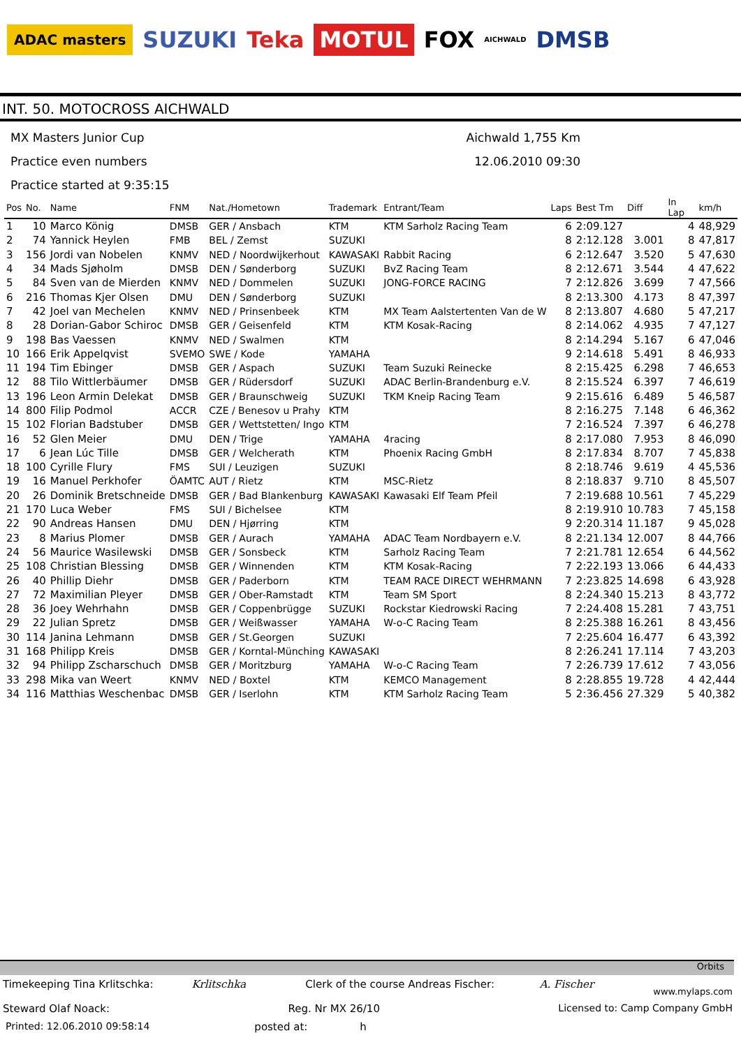ADAC masters SUZUKI Teka MOTUL FOX AICHWALD DMSB
INT. 50. MOTOCROSS AICHWALD
MX Masters Junior Cup
Practice even numbers
Practice started at 9:35:15
Aichwald 1,755 Km
12.06.2010 09:30
| Pos | No. | Name | FNM | Nat./Hometown | Trademark | Entrant/Team | Laps | Best Tm | Diff | In Lap | km/h |
| --- | --- | --- | --- | --- | --- | --- | --- | --- | --- | --- | --- |
| 1 | 10 | Marco König | DMSB | GER / Ansbach | KTM | KTM Sarholz Racing Team | 6 | 2:09.127 | | 4 | 48,929 |
| 2 | 74 | Yannick Heylen | FMB | BEL / Zemst | SUZUKI | | 8 | 2:12.128 | 3.001 | 8 | 47,817 |
| 3 | 156 | Jordi van Nobelen | KNMV | NED / Noordwijkerhout | KAWASAKI | Rabbit Racing | 6 | 2:12.647 | 3.520 | 5 | 47,630 |
| 4 | 34 | Mads Sjøholm | DMSB | DEN / Sønderborg | SUZUKI | BvZ Racing Team | 8 | 2:12.671 | 3.544 | 4 | 47,622 |
| 5 | 84 | Sven van de Mierden | KNMV | NED / Dommelen | SUZUKI | JONG-FORCE RACING | 7 | 2:12.826 | 3.699 | 7 | 47,566 |
| 6 | 216 | Thomas Kjer Olsen | DMU | DEN / Sønderborg | SUZUKI | | 8 | 2:13.300 | 4.173 | 8 | 47,397 |
| 7 | 42 | Joel van Mechelen | KNMV | NED / Prinsenbeek | KTM | MX Team Aalstertenten Van de W | 8 | 2:13.807 | 4.680 | 5 | 47,217 |
| 8 | 28 | Dorian-Gabor Schiroc | DMSB | GER / Geisenfeld | KTM | KTM Kosak-Racing | 8 | 2:14.062 | 4.935 | 7 | 47,127 |
| 9 | 198 | Bas Vaessen | KNMV | NED / Swalmen | KTM | | 8 | 2:14.294 | 5.167 | 6 | 47,046 |
| 10 | 166 | Erik Appelqvist | SVEMO | SWE / Kode | YAMAHA | | 9 | 2:14.618 | 5.491 | 8 | 46,933 |
| 11 | 194 | Tim Ebinger | DMSB | GER / Aspach | SUZUKI | Team Suzuki Reinecke | 8 | 2:15.425 | 6.298 | 7 | 46,653 |
| 12 | 88 | Tilo Wittlerbäumer | DMSB | GER / Rüdersdorf | SUZUKI | ADAC Berlin-Brandenburg e.V. | 8 | 2:15.524 | 6.397 | 7 | 46,619 |
| 13 | 196 | Leon Armin Delekat | DMSB | GER / Braunschweig | SUZUKI | TKM Kneip Racing Team | 9 | 2:15.616 | 6.489 | 5 | 46,587 |
| 14 | 800 | Filip Podmol | ACCR | CZE / Benesov u Prahy | KTM | | 8 | 2:16.275 | 7.148 | 6 | 46,362 |
| 15 | 102 | Florian Badstuber | DMSB | GER / Wettstetten/ Ingo | KTM | | 7 | 2:16.524 | 7.397 | 6 | 46,278 |
| 16 | 52 | Glen Meier | DMU | DEN / Trige | YAMAHA | 4racing | 8 | 2:17.080 | 7.953 | 8 | 46,090 |
| 17 | 6 | Jean Lúc Tille | DMSB | GER / Welcherath | KTM | Phoenix Racing GmbH | 8 | 2:17.834 | 8.707 | 7 | 45,838 |
| 18 | 100 | Cyrille Flury | FMS | SUI / Leuzigen | SUZUKI | | 8 | 2:18.746 | 9.619 | 4 | 45,536 |
| 19 | 16 | Manuel Perkhofer | ÖAMTC | AUT / Rietz | KTM | MSC-Rietz | 8 | 2:18.837 | 9.710 | 8 | 45,507 |
| 20 | 26 | Dominik Bretschneide | DMSB | GER / Bad Blankenburg | KAWASAKI | Kawasaki Elf Team Pfeil | 7 | 2:19.688 | 10.561 | 7 | 45,229 |
| 21 | 170 | Luca Weber | FMS | SUI / Bichelsee | KTM | | 8 | 2:19.910 | 10.783 | 7 | 45,158 |
| 22 | 90 | Andreas Hansen | DMU | DEN / Hjørring | KTM | | 9 | 2:20.314 | 11.187 | 9 | 45,028 |
| 23 | 8 | Marius Plomer | DMSB | GER / Aurach | YAMAHA | ADAC Team Nordbayern e.V. | 8 | 2:21.134 | 12.007 | 8 | 44,766 |
| 24 | 56 | Maurice Wasilewski | DMSB | GER / Sonsbeck | KTM | Sarholz Racing Team | 7 | 2:21.781 | 12.654 | 6 | 44,562 |
| 25 | 108 | Christian Blessing | DMSB | GER / Winnenden | KTM | KTM Kosak-Racing | 7 | 2:22.193 | 13.066 | 6 | 44,433 |
| 26 | 40 | Phillip Diehr | DMSB | GER / Paderborn | KTM | TEAM RACE DIRECT WEHRMANN | 7 | 2:23.825 | 14.698 | 6 | 43,928 |
| 27 | 72 | Maximilian Pleyer | DMSB | GER / Ober-Ramstadt | KTM | Team SM Sport | 8 | 2:24.340 | 15.213 | 8 | 43,772 |
| 28 | 36 | Joey Wehrhahn | DMSB | GER / Coppenbrügge | SUZUKI | Rockstar Kiedrowski Racing | 7 | 2:24.408 | 15.281 | 7 | 43,751 |
| 29 | 22 | Julian Spretz | DMSB | GER / Weißwasser | YAMAHA | W-o-C Racing Team | 8 | 2:25.388 | 16.261 | 8 | 43,456 |
| 30 | 114 | Janina Lehmann | DMSB | GER / St.Georgen | SUZUKI | | 7 | 2:25.604 | 16.477 | 6 | 43,392 |
| 31 | 168 | Philipp Kreis | DMSB | GER / Korntal-Münching | KAWASAKI | | 8 | 2:26.241 | 17.114 | 7 | 43,203 |
| 32 | 94 | Philipp Zscharschuch | DMSB | GER / Moritzburg | YAMAHA | W-o-C Racing Team | 7 | 2:26.739 | 17.612 | 7 | 43,056 |
| 33 | 298 | Mika van Weert | KNMV | NED / Boxtel | KTM | KEMCO Management | 8 | 2:28.855 | 19.728 | 4 | 42,444 |
| 34 | 116 | Matthias Weschenbac | DMSB | GER / Iserlohn | KTM | KTM Sarholz Racing Team | 5 | 2:36.456 | 27.329 | 5 | 40,382 |
Orbits
Timekeeping Tina Krlitschka: Krlitschka Clerk of the course Andreas Fischer: A. Fischer www.mylaps.com
Steward Olaf Noack: Reg. Nr MX 26/10 Licensed to: Camp Company GmbH
Printed: 12.06.2010 09:58:14 posted at: h